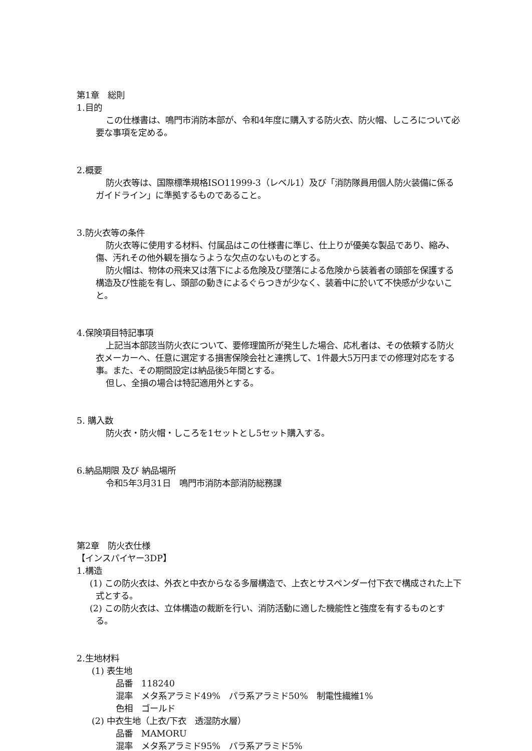第1章　総則
1.目的
この仕様書は、鳴門市消防本部が、令和4年度に購入する防火衣、防火帽、しころについて必要な事項を定める。
2.概要
防火衣等は、国際標準規格ISO11999-3（レベル1）及び「消防隊員用個人防火装備に係るガイドライン」に準拠するものであること。
3.防火衣等の条件
防火衣等に使用する材料、付属品はこの仕様書に準じ、仕上りが優美な製品であり、縮み、傷、汚れその他外観を損なうような欠点のないものとする。
防火帽は、物体の飛来又は落下による危険及び墜落による危険から装着者の頭部を保護する構造及び性能を有し、頭部の動きによるぐらつきが少なく、装着中に於いて不快感が少ないこと。
4.保険項目特記事項
上記当本部該当防火衣について、要修理箇所が発生した場合、応札者は、その依頼する防火衣メーカーへ、任意に選定する損害保険会社と連携して、1件最大5万円までの修理対応をする事。また、その期間設定は納品後5年間とする。
但し、全損の場合は特記適用外とする。
5. 購入数
防火衣・防火帽・しころを1セットとし5セット購入する。
6.納品期限 及び 納品場所
令和5年3月31日　鳴門市消防本部消防総務課
第2章　防火衣仕様
【インスパイヤー3DP】
1.構造
(1) この防火衣は、外衣と中衣からなる多層構造で、上衣とサスペンダー付下衣で構成された上下式とする。
(2) この防火衣は、立体構造の裁断を行い、消防活動に適した機能性と強度を有するものとする。
2.生地材料
(1) 表生地
品番　118240
混率　メタ系アラミド49%　パラ系アラミド50%　制電性繊維1%
色相　ゴールド
(2) 中衣生地（上衣/下衣　透湿防水層）
品番　MAMORU
混率　メタ系アラミド95%　パラ系アラミド5%